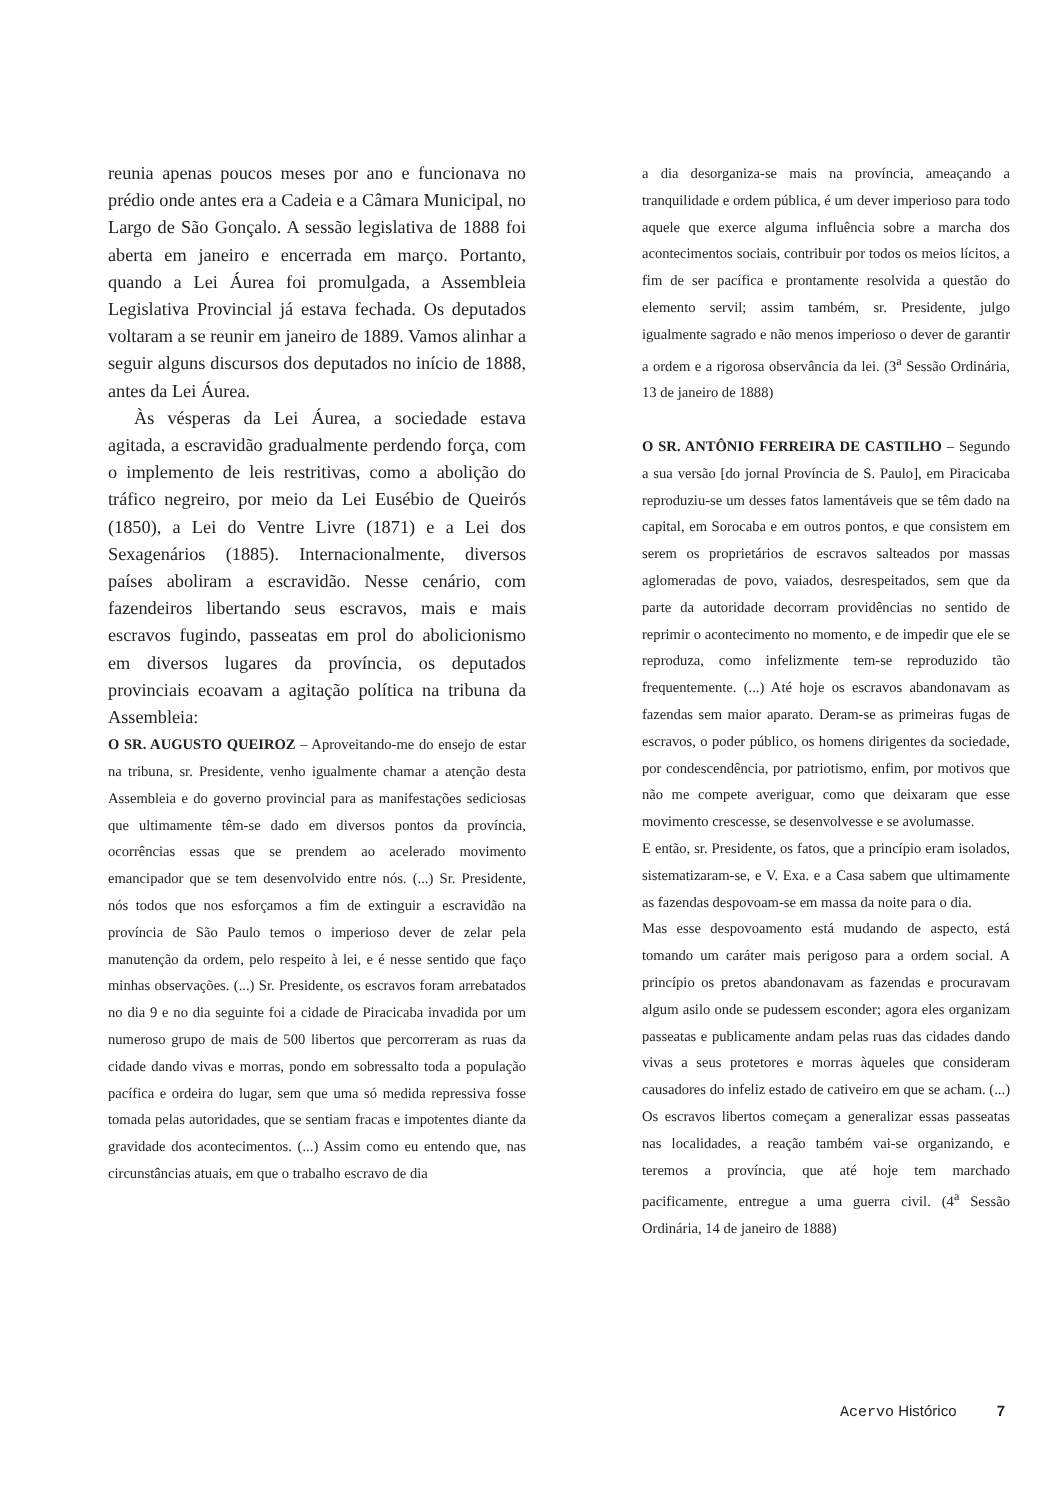reunia apenas poucos meses por ano e funcionava no prédio onde antes era a Cadeia e a Câmara Municipal, no Largo de São Gonçalo. A sessão legislativa de 1888 foi aberta em janeiro e encerrada em março. Portanto, quando a Lei Áurea foi promulgada, a Assembleia Legislativa Provincial já estava fechada. Os deputados voltaram a se reunir em janeiro de 1889. Vamos alinhar a seguir alguns discursos dos deputados no início de 1888, antes da Lei Áurea.
Às vésperas da Lei Áurea, a sociedade estava agitada, a escravidão gradualmente perdendo força, com o implemento de leis restritivas, como a abolição do tráfico negreiro, por meio da Lei Eusébio de Queirós (1850), a Lei do Ventre Livre (1871) e a Lei dos Sexagenários (1885). Internacionalmente, diversos países aboliram a escravidão. Nesse cenário, com fazendeiros libertando seus escravos, mais e mais escravos fugindo, passeatas em prol do abolicionismo em diversos lugares da província, os deputados provinciais ecoavam a agitação política na tribuna da Assembleia:
O SR. AUGUSTO QUEIROZ – Aproveitando-me do ensejo de estar na tribuna, sr. Presidente, venho igualmente chamar a atenção desta Assembleia e do governo provincial para as manifestações sediciosas que ultimamente têm-se dado em diversos pontos da província, ocorrências essas que se prendem ao acelerado movimento emancipador que se tem desenvolvido entre nós. (...) Sr. Presidente, nós todos que nos esforçamos a fim de extinguir a escravidão na província de São Paulo temos o imperioso dever de zelar pela manutenção da ordem, pelo respeito à lei, e é nesse sentido que faço minhas observações. (...) Sr. Presidente, os escravos foram arrebatados no dia 9 e no dia seguinte foi a cidade de Piracicaba invadida por um numeroso grupo de mais de 500 libertos que percorreram as ruas da cidade dando vivas e morras, pondo em sobressalto toda a população pacífica e ordeira do lugar, sem que uma só medida repressiva fosse tomada pelas autoridades, que se sentiam fracas e impotentes diante da gravidade dos acontecimentos. (...) Assim como eu entendo que, nas circunstâncias atuais, em que o trabalho escravo de dia
a dia desorganiza-se mais na província, ameaçando a tranquilidade e ordem pública, é um dever imperioso para todo aquele que exerce alguma influência sobre a marcha dos acontecimentos sociais, contribuir por todos os meios lícitos, a fim de ser pacífica e prontamente resolvida a questão do elemento servil; assim também, sr. Presidente, julgo igualmente sagrado e não menos imperioso o dever de garantir a ordem e a rigorosa observância da lei. (3<sup>a</sup> Sessão Ordinária, 13 de janeiro de 1888)
O SR. ANTÔNIO FERREIRA DE CASTILHO – Segundo a sua versão [do jornal Província de S. Paulo], em Piracicaba reproduziu-se um desses fatos lamentáveis que se têm dado na capital, em Sorocaba e em outros pontos, e que consistem em serem os proprietários de escravos salteados por massas aglomeradas de povo, vaiados, desrespeitados, sem que da parte da autoridade decorram providências no sentido de reprimir o acontecimento no momento, e de impedir que ele se reproduza, como infelizmente tem-se reproduzido tão frequentemente. (...) Até hoje os escravos abandonavam as fazendas sem maior aparato. Deram-se as primeiras fugas de escravos, o poder público, os homens dirigentes da sociedade, por condescendência, por patriotismo, enfim, por motivos que não me compete averiguar, como que deixaram que esse movimento crescesse, se desenvolvesse e se avolumasse.
E então, sr. Presidente, os fatos, que a princípio eram isolados, sistematizaram-se, e V. Exa. e a Casa sabem que ultimamente as fazendas despovoam-se em massa da noite para o dia.
Mas esse despovoamento está mudando de aspecto, está tomando um caráter mais perigoso para a ordem social. A princípio os pretos abandonavam as fazendas e procuravam algum asilo onde se pudessem esconder; agora eles organizam passeatas e publicamente andam pelas ruas das cidades dando vivas a seus protetores e morras àqueles que consideram causadores do infeliz estado de cativeiro em que se acham. (...) Os escravos libertos começam a generalizar essas passeatas nas localidades, a reação também vai-se organizando, e teremos a província, que até hoje tem marchado pacificamente, entregue a uma guerra civil. (4<sup>a</sup> Sessão Ordinária, 14 de janeiro de 1888)
Acervo Histórico 7